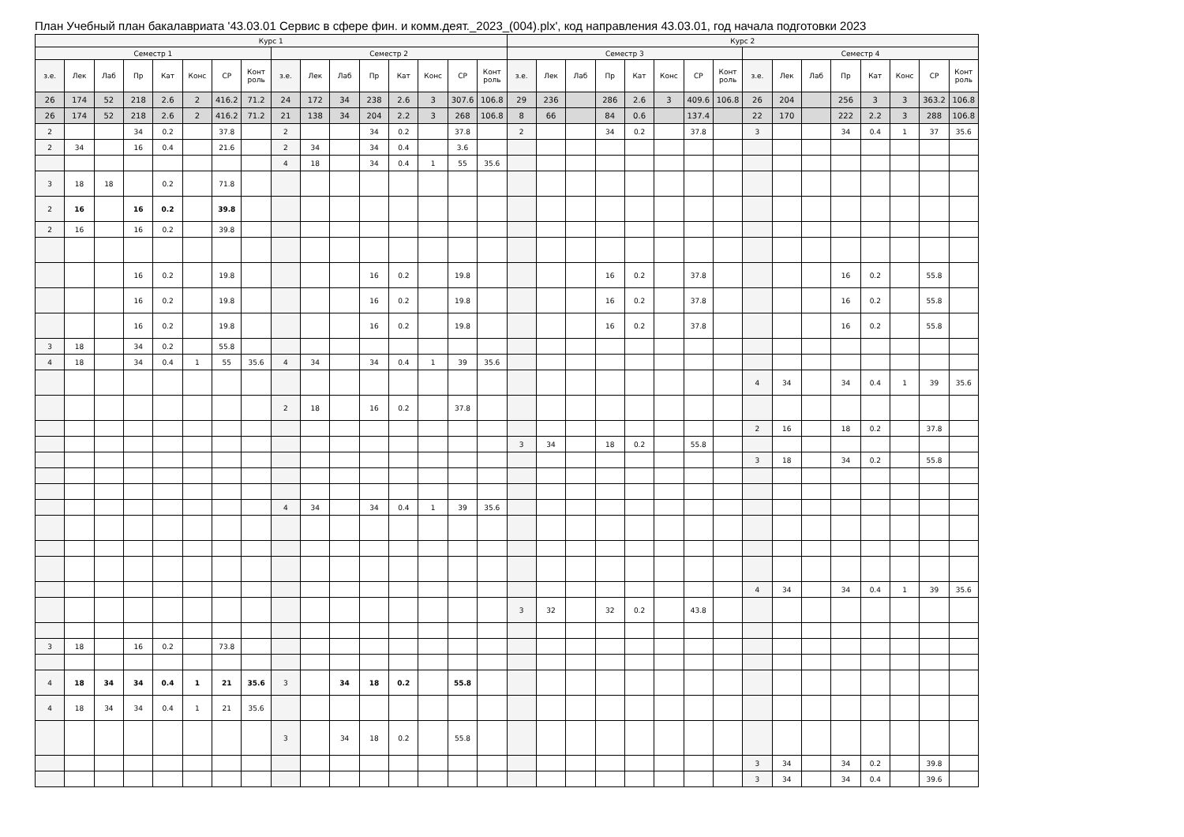План Учебный план бакалавриата '43.03.01 Сервис в сфере фин. и комм.деят._2023_(004).plx', код направления 43.03.01, год начала подготовки 2023
| Курс 1 | | | | | | | | | | | | | | | | Курс 2 | | | | | | | | | | | | | | | |
| --- | --- | --- | --- | --- | --- | --- | --- | --- | --- | --- | --- | --- | --- | --- | --- | --- | --- | --- | --- | --- | --- | --- | --- | --- | --- | --- | --- | --- | --- | --- | --- |
| Семестр 1 | | | | | | | | Семестр 2 | | | | | | | | Семестр 3 | | | | | | | | Семестр 4 | | | | | | | |
| з.е. | Лек | Лаб | Пр | Кат | Конс | СР | Конт роль | з.е. | Лек | Лаб | Пр | Кат | Конс | СР | Конт роль | з.е. | Лек | Лаб | Пр | Кат | Конс | СР | Конт роль | з.е. | Лек | Лаб | Пр | Кат | Конс | СР | Конт роль |
| 26 | 174 | 52 | 218 | 2.6 | 2 | 416.2 | 71.2 | 24 | 172 | 34 | 238 | 2.6 | 3 | 307.6 | 106.8 | 29 | 236 | | 286 | 2.6 | 3 | 409.6 | 106.8 | 26 | 204 | | 256 | 3 | 3 | 363.2 | 106.8 |
| 26 | 174 | 52 | 218 | 2.6 | 2 | 416.2 | 71.2 | 21 | 138 | 34 | 204 | 2.2 | 3 | 268 | 106.8 | 8 | 66 | | 84 | 0.6 | | 137.4 | | 22 | 170 | | 222 | 2.2 | 3 | 288 | 106.8 |
| 2 | | | 34 | 0.2 | | 37.8 | | 2 | | | 34 | 0.2 | | 37.8 | | 2 | | | 34 | 0.2 | | 37.8 | | 3 | | | 34 | 0.4 | 1 | 37 | 35.6 |
| 2 | 34 | | 16 | 0.4 | | 21.6 | | 2 | 34 | | 34 | 0.4 | | 3.6 | | | | | | | | | | | | | | | | | |
| | | | | | | | | 4 | 18 | | 34 | 0.4 | 1 | 55 | 35.6 | | | | | | | | | | | | | | | | |
| 3 | 18 | 18 | | 0.2 | | 71.8 | | | | | | | | | | | | | | | | | | | | | | | | | |
| 2 | 16 | | 16 | 0.2 | | 39.8 | | | | | | | | | | | | | | | | | | | | | | | | | |
| 2 | 16 | | 16 | 0.2 | | 39.8 | | | | | | | | | | | | | | | | | | | | | | | | | |
| | | | 16 | 0.2 | | 19.8 | | | | | 16 | 0.2 | | 19.8 | | | | | 16 | 0.2 | | 37.8 | | | | | 16 | 0.2 | | 55.8 | |
| | | | 16 | 0.2 | | 19.8 | | | | | 16 | 0.2 | | 19.8 | | | | | 16 | 0.2 | | 37.8 | | | | | 16 | 0.2 | | 55.8 | |
| | | | 16 | 0.2 | | 19.8 | | | | | 16 | 0.2 | | 19.8 | | | | | 16 | 0.2 | | 37.8 | | | | | 16 | 0.2 | | 55.8 | |
| 3 | 18 | | 34 | 0.2 | | 55.8 | | | | | | | | | | | | | | | | | | | | | | | | | |
| 4 | 18 | | 34 | 0.4 | 1 | 55 | 35.6 | 4 | 34 | | 34 | 0.4 | 1 | 39 | 35.6 | | | | | | | | | | | | | | | | |
| | | | | | | | | | | | | | | | | | | | | | | | | 4 | 34 | | 34 | 0.4 | 1 | 39 | 35.6 |
| | | | | | | | | 2 | 18 | | 16 | 0.2 | | 37.8 | | | | | | | | | | | | | | | | | |
| | | | | | | | | | | | | | | | | | | | | | | | | 2 | 16 | | 18 | 0.2 | | 37.8 | |
| | | | | | | | | | | | | | | | | 3 | 34 | | 18 | 0.2 | | 55.8 | | | | | | | | | |
| | | | | | | | | | | | | | | | | | | | | | | | | 3 | 18 | | 34 | 0.2 | | 55.8 | |
| | | | | | | | | 4 | 34 | | 34 | 0.4 | 1 | 39 | 35.6 | | | | | | | | | | | | | | | | |
| | | | | | | | | | | | | | | | | | | | | | | | | 4 | 34 | | 34 | 0.4 | 1 | 39 | 35.6 |
| | | | | | | | | | | | | | | | | 3 | 32 | | 32 | 0.2 | | 43.8 | | | | | | | | | |
| 3 | 18 | | 16 | 0.2 | | 73.8 | | | | | | | | | | | | | | | | | | | | | | | | | |
| 4 | 18 | 34 | 34 | 0.4 | 1 | 21 | 35.6 | 3 | | 34 | 18 | 0.2 | | 55.8 | | | | | | | | | | | | | | | | | |
| 4 | 18 | 34 | 34 | 0.4 | 1 | 21 | 35.6 | | | | | | | | | | | | | | | | | | | | | | | | |
| | | | | | | | | 3 | | 34 | 18 | 0.2 | | 55.8 | | | | | | | | | | | | | | | | | |
| | | | | | | | | | | | | | | | | | | | | | | | | 3 | 34 | | 34 | 0.2 | | 39.8 | |
| | | | | | | | | | | | | | | | | | | | | | | | | 3 | 34 | | 34 | 0.4 | | 39.6 | |